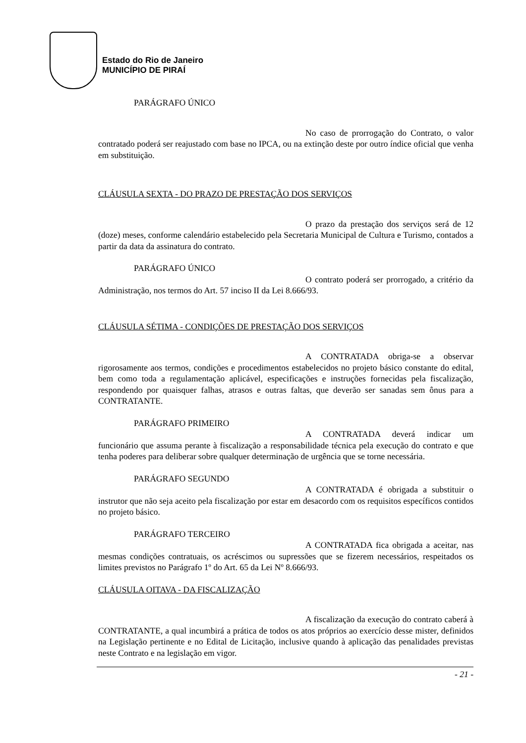Estado do Rio de Janeiro
MUNICÍPIO DE PIRAÍ
PARÁGRAFO ÚNICO
No caso de prorrogação do Contrato, o valor contratado poderá ser reajustado com base no IPCA, ou na extinção deste por outro índice oficial que venha em substituição.
CLÁUSULA SEXTA - DO PRAZO DE PRESTAÇÃO DOS SERVIÇOS
O prazo da prestação dos serviços será de 12 (doze) meses, conforme calendário estabelecido pela Secretaria Municipal de Cultura e Turismo, contados a partir da data da assinatura do contrato.
PARÁGRAFO ÚNICO
O contrato poderá ser prorrogado, a critério da Administração, nos termos do Art. 57 inciso II da Lei 8.666/93.
CLÁUSULA SÉTIMA - CONDIÇÕES DE PRESTAÇÃO DOS SERVIÇOS
A CONTRATADA obriga-se a observar rigorosamente aos termos, condições e procedimentos estabelecidos no projeto básico constante do edital, bem como toda a regulamentação aplicável, especificações e instruções fornecidas pela fiscalização, respondendo por quaisquer falhas, atrasos e outras faltas, que deverão ser sanadas sem ônus para a CONTRATANTE.
PARÁGRAFO PRIMEIRO
A CONTRATADA deverá indicar um funcionário que assuma perante à fiscalização a responsabilidade técnica pela execução do contrato e que tenha poderes para deliberar sobre qualquer determinação de urgência que se torne necessária.
PARÁGRAFO SEGUNDO
A CONTRATADA é obrigada a substituir o instrutor que não seja aceito pela fiscalização por estar em desacordo com os requisitos específicos contidos no projeto básico.
PARÁGRAFO TERCEIRO
A CONTRATADA fica obrigada a aceitar, nas mesmas condições contratuais, os acréscimos ou supressões que se fizerem necessários, respeitados os limites previstos no Parágrafo 1º do Art. 65 da Lei Nº 8.666/93.
CLÁUSULA OITAVA - DA FISCALIZAÇÃO
A fiscalização da execução do contrato caberá à CONTRATANTE, a qual incumbirá a prática de todos os atos próprios ao exercício desse mister, definidos na Legislação pertinente e no Edital de Licitação, inclusive quando à aplicação das penalidades previstas neste Contrato e na legislação em vigor.
- 21 -